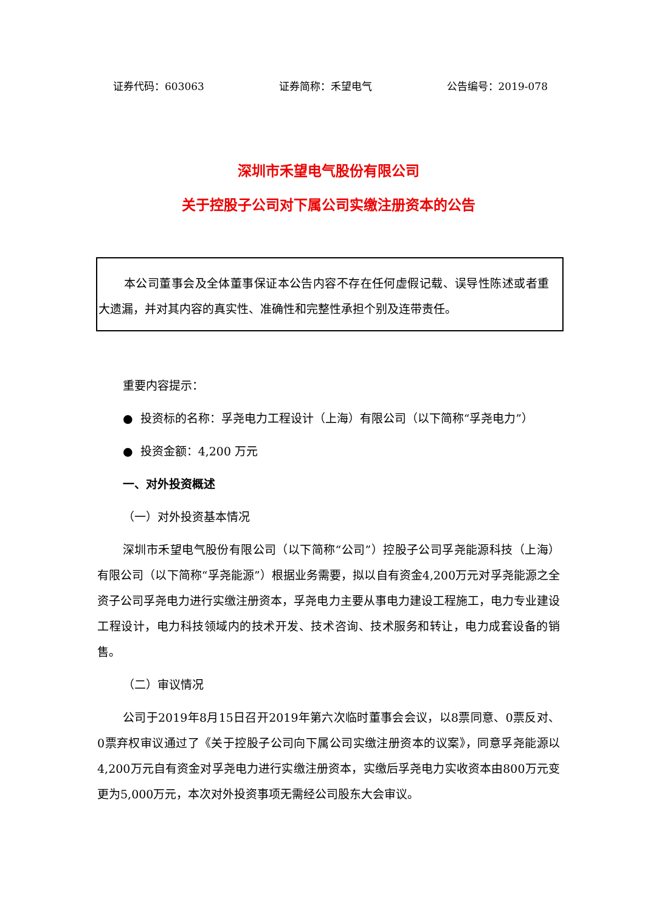证券代码：603063 证券简称：禾望电气 公告编号：2019-078
深圳市禾望电气股份有限公司
关于控股子公司对下属公司实缴注册资本的公告
本公司董事会及全体董事保证本公告内容不存在任何虚假记载、误导性陈述或者重大遗漏，并对其内容的真实性、准确性和完整性承担个别及连带责任。
重要内容提示：
● 投资标的名称：孚尧电力工程设计（上海）有限公司（以下简称“孚尧电力”）
● 投资金额：4,200 万元
一、对外投资概述
（一）对外投资基本情况
深圳市禾望电气股份有限公司（以下简称“公司”）控股子公司孚尧能源科技（上海）有限公司（以下简称“孚尧能源”）根据业务需要，拟以自有资金4,200万元对孚尧能源之全资子公司孚尧电力进行实缴注册资本，孚尧电力主要从事电力建设工程施工，电力专业建设工程设计，电力科技领域内的技术开发、技术咨询、技术服务和转让，电力成套设备的销售。
（二）审议情况
公司于2019年8月15日召开2019年第六次临时董事会会议，以8票同意、0票反对、0票弃权审议通过了《关于控股子公司向下属公司实缴注册资本的议案》，同意孚尧能源以4,200万元自有资金对孚尧电力进行实缴注册资本，实缴后孚尧电力实收资本由800万元变更为5,000万元，本次对外投资事项无需经公司股东大会审议。